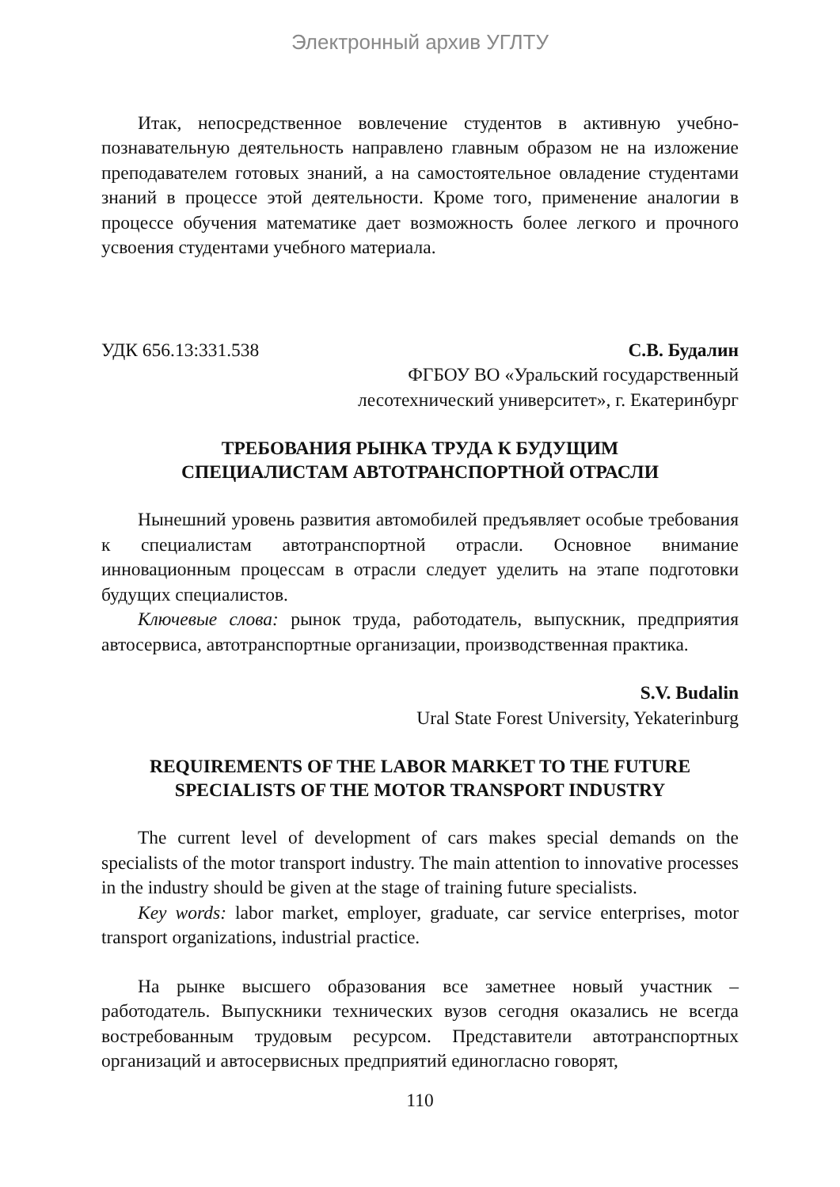Электронный архив УГЛТУ
Итак, непосредственное вовлечение студентов в активную учебно-познавательную деятельность направлено главным образом не на изложение преподавателем готовых знаний, а на самостоятельное овладение студентами знаний в процессе этой деятельности. Кроме того, применение аналогии в процессе обучения математике дает возможность более легкого и прочного усвоения студентами учебного материала.
УДК 656.13:331.538 С.В. Будалин
ФГБОУ ВО «Уральский государственный
лесотехнический университет», г. Екатеринбург
ТРЕБОВАНИЯ РЫНКА ТРУДА К БУДУЩИМ
СПЕЦИАЛИСТАМ АВТОТРАНСПОРТНОЙ ОТРАСЛИ
Нынешний уровень развития автомобилей предъявляет особые требования к специалистам автотранспортной отрасли. Основное внимание инновационным процессам в отрасли следует уделить на этапе подготовки будущих специалистов.
Ключевые слова: рынок труда, работодатель, выпускник, предприятия автосервиса, автотранспортные организации, производственная практика.
S.V. Budalin
Ural State Forest University, Yekaterinburg
REQUIREMENTS OF THE LABOR MARKET TO THE FUTURE
SPECIALISTS OF THE MOTOR TRANSPORT INDUSTRY
The current level of development of cars makes special demands on the specialists of the motor transport industry. The main attention to innovative processes in the industry should be given at the stage of training future specialists.
Key words: labor market, employer, graduate, car service enterprises, motor transport organizations, industrial practice.
На рынке высшего образования все заметнее новый участник – работодатель. Выпускники технических вузов сегодня оказались не всегда востребованным трудовым ресурсом. Представители автотранспортных организаций и автосервисных предприятий единогласно говорят,
110